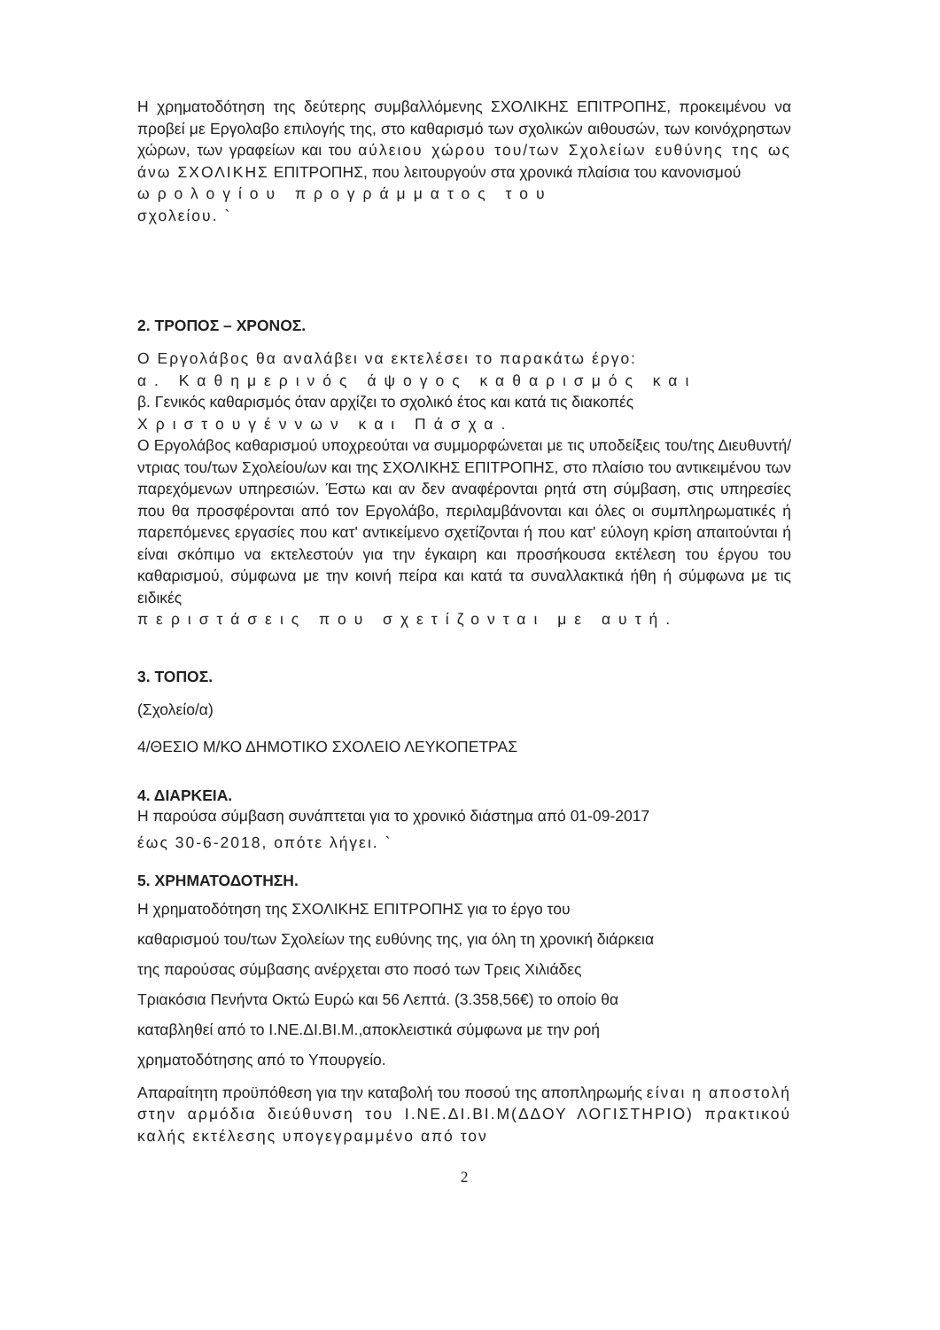Η χρηματοδότηση της δεύτερης συμβαλλόμενης ΣΧΟΛΙΚΗΣ ΕΠΙΤΡΟΠΗΣ, προκειμένου να προβεί με Εργολαβο επιλογής της, στο καθαρισμό των σχολικών αιθουσών, των κοινόχρηστων χώρων, των γραφείων και του αύλειου χώρου του/των Σχολείων ευθύνης της ως άνω ΣΧΟΛΙΚΗΣ ΕΠΙΤΡΟΠΗΣ, που λειτουργούν στα χρονικά πλαίσια του κανονισμού
ωρολογίου προγράμματος του
σχολείου. `
2. ΤΡΟΠΟΣ – ΧΡΟΝΟΣ.
Ο Εργολάβος θα αναλάβει να εκτελέσει το παρακάτω έργο:
α. Καθημερινός άψογος καθαρισμός και
β. Γενικός καθαρισμός όταν αρχίζει το σχολικό έτος και κατά τις διακοπές
Χριστουγέννων και Πάσχα.
Ο Εργολάβος καθαρισμού υποχρεούται να συμμορφώνεται με τις υποδείξεις του/της Διευθυντή/ντριας του/των Σχολείου/ων και της ΣΧΟΛΙΚΗΣ ΕΠΙΤΡΟΠΗΣ, στο πλαίσιο του αντικειμένου των παρεχόμενων υπηρεσιών. Έστω και αν δεν αναφέρονται ρητά στη σύμβαση, στις υπηρεσίες που θα προσφέρονται από τον Εργολάβο, περιλαμβάνονται και όλες οι συμπληρωματικές ή παρεπόμενες εργασίες που κατ' αντικείμενο σχετίζονται ή που κατ' εύλογη κρίση απαιτούνται ή είναι σκόπιμο να εκτελεστούν για την έγκαιρη και προσήκουσα εκτέλεση του έργου του καθαρισμού, σύμφωνα με την κοινή πείρα και κατά τα συναλλακτικά ήθη ή σύμφωνα με τις ειδικές
περιστάσεις που σχετίζονται με αυτή.
3. ΤΟΠΟΣ.
(Σχολείο/α)
4/ΘΕΣΙΟ Μ/ΚΟ ΔΗΜΟΤΙΚΟ ΣΧΟΛΕΙΟ ΛΕΥΚΟΠΕΤΡΑΣ
4. ΔΙΑΡΚΕΙΑ.
Η παρούσα σύμβαση συνάπτεται για το χρονικό διάστημα από 01-09-2017
έως 30-6-2018, οπότε λήγει. `
5. ΧΡΗΜΑΤΟΔΟΤΗΣΗ.
Η χρηματοδότηση της ΣΧΟΛΙΚΗΣ ΕΠΙΤΡΟΠΗΣ για το έργο του
καθαρισμού του/των Σχολείων της ευθύνης της, για όλη τη χρονική διάρκεια
της παρούσας σύμβασης ανέρχεται στο ποσό των Τρεις Χιλιάδες
Τριακόσια Πενήντα Οκτώ Ευρώ και 56 Λεπτά. (3.358,56€) το οποίο θα
καταβληθεί από το Ι.ΝΕ.ΔΙ.ΒΙ.Μ.,αποκλειστικά σύμφωνα με την ροή
χρηματοδότησης από το Υπουργείο.
Απαραίτητη προϋπόθεση για την καταβολή του ποσού της αποπληρωμής είναι η αποστολή στην αρμόδια διεύθυνση του Ι.ΝΕ.ΔΙ.ΒΙ.Μ(ΔΔΟΥ ΛΟΓΙΣΤΗΡΙΟ) πρακτικού καλής εκτέλεσης υπογεγραμμένο από τον
2